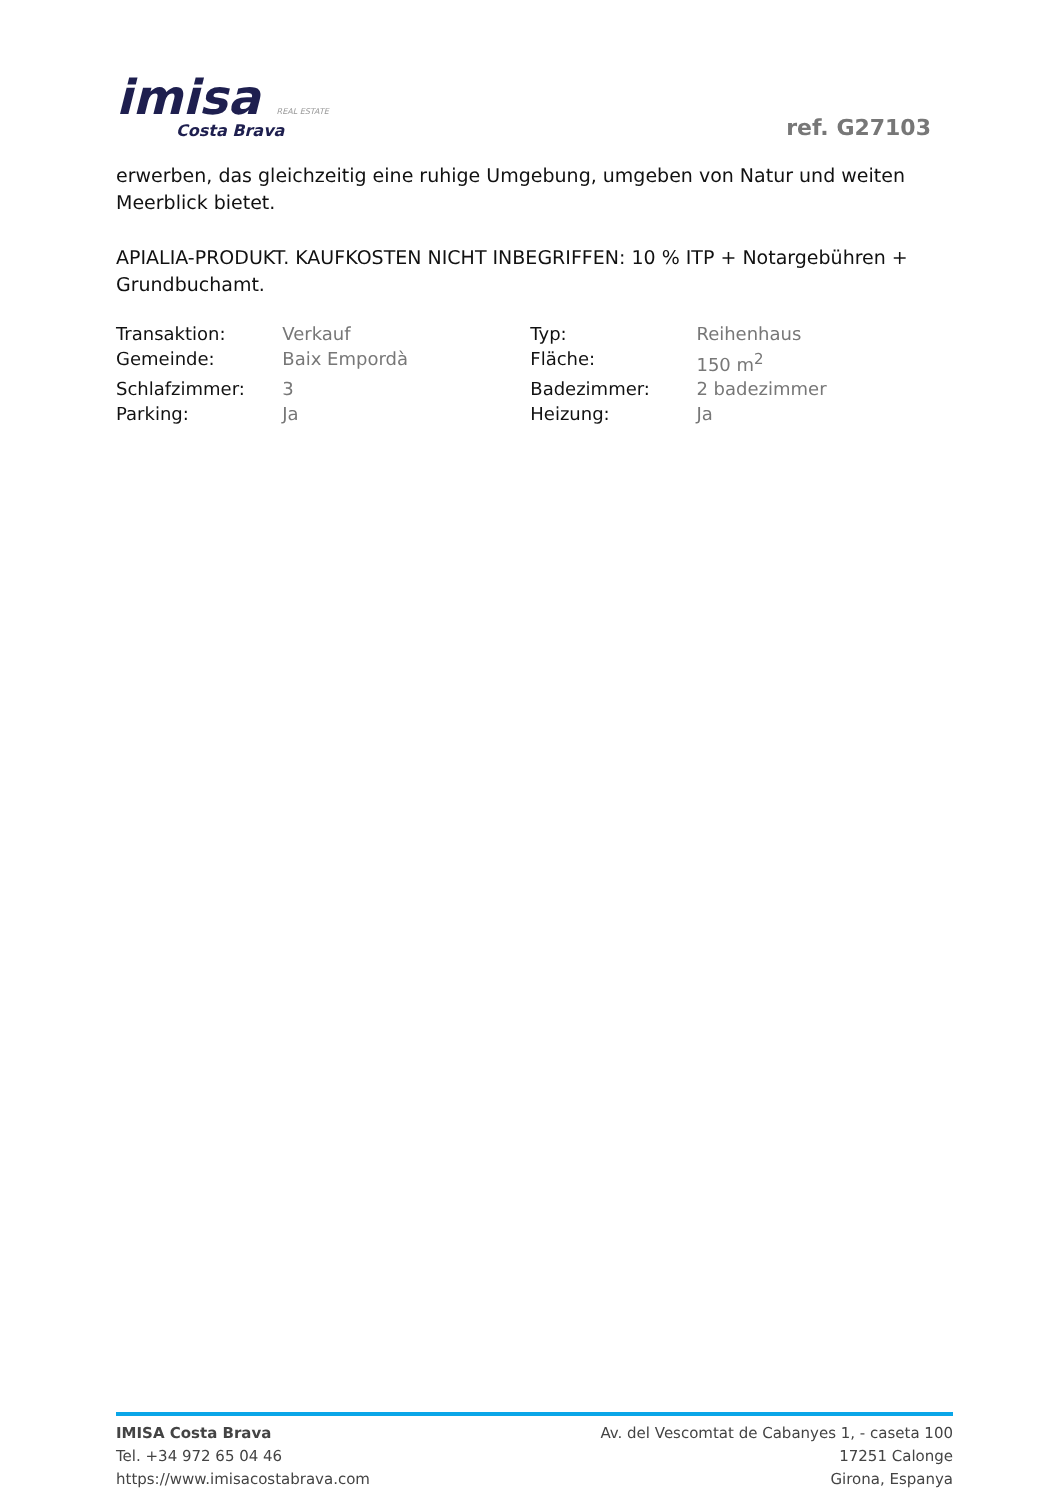imisa REAL ESTATE
Costa Brava
ref. G27103
erwerben, das gleichzeitig eine ruhige Umgebung, umgeben von Natur und weiten Meerblick bietet.
APIALIA-PRODUKT. KAUFKOSTEN NICHT INBEGRIFFEN: 10 % ITP + Notargebühren + Grundbuchamt.
| Transaktion: | Verkauf | Typ: | Reihenhaus |
| Gemeinde: | Baix Empordà | Fläche: | 150 m<sup>2</sup> |
| Schlafzimmer: | 3 | Badezimmer: | 2 badezimmer |
| Parking: | Ja | Heizung: | Ja |
IMISA Costa Brava
Tel. +34 972 65 04 46
https://www.imisacostabrava.com
Av. del Vescomtat de Cabanyes 1, - caseta 100
17251 Calonge
Girona, Espanya